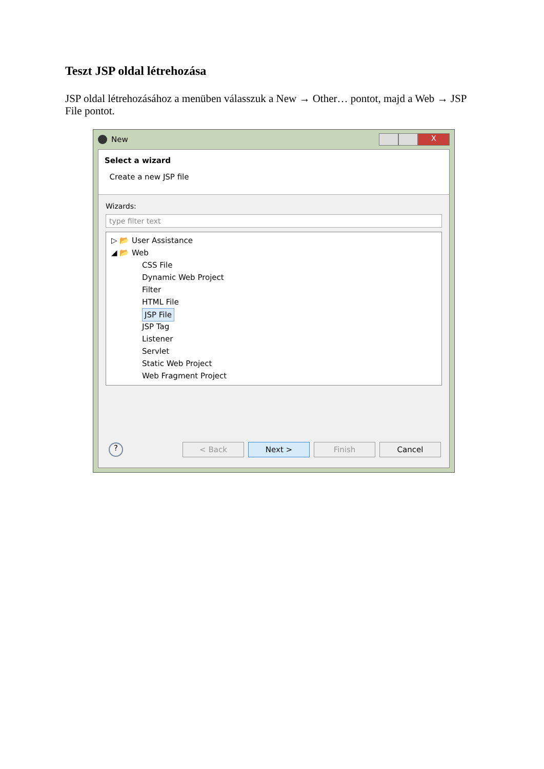Teszt JSP oldal létrehozása
JSP oldal létrehozásához a menüben válasszuk a New → Other… pontot, majd a Web → JSP File pontot.
New
X
Select a wizard
Create a new JSP file
Wizards:
type filter text
▷ 📂 User Assistance
◢ 📂 Web
CSS File
Dynamic Web Project
Filter
HTML File
JSP File
JSP Tag
Listener
Servlet
Static Web Project
Web Fragment Project
? < Back Next > Finish Cancel